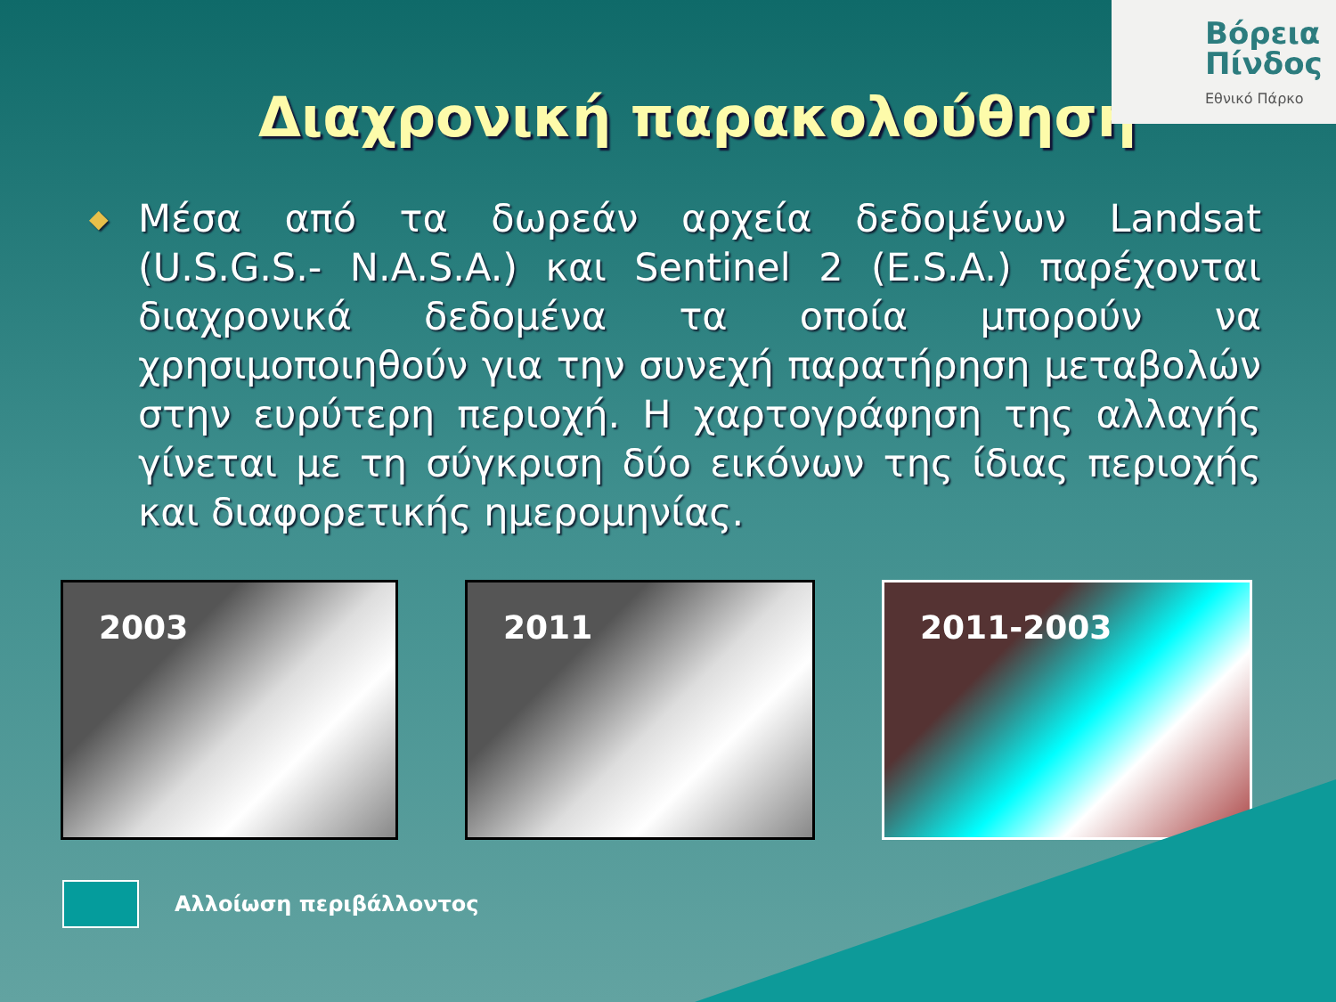Βόρεια
Πίνδος
Εθνικό Πάρκο
Διαχρονική παρακολούθηση
◆
Μέσα από τα δωρεάν αρχεία δεδομένων Landsat (U.S.G.S.- N.A.S.A.) και Sentinel 2 (E.S.A.) παρέχονται διαχρονικά δεδομένα τα οποία μπορούν να χρησιμοποιηθούν για την συνεχή παρατήρηση μεταβολών στην ευρύτερη περιοχή. Η χαρτογράφηση της αλλαγής γίνεται με τη σύγκριση δύο εικόνων της ίδιας περιοχής και διαφορετικής ημερομηνίας.
2003 2011 2011-2003
Αλλοίωση περιβάλλοντος